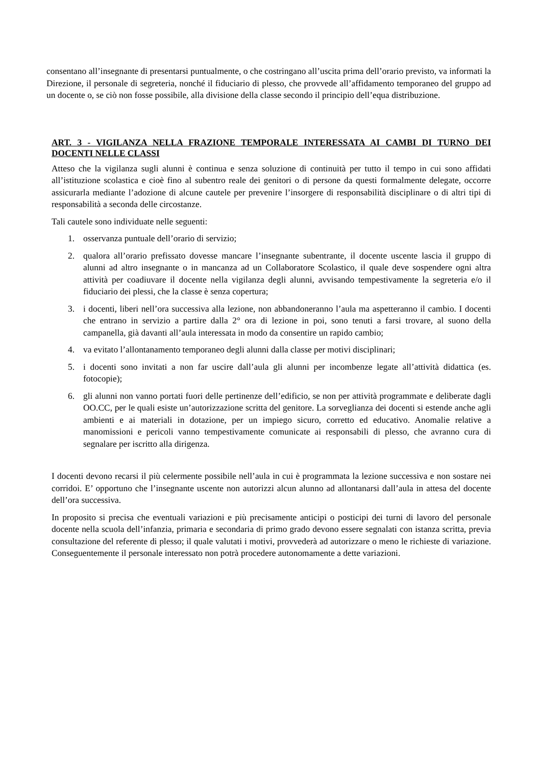consentano all’insegnante di presentarsi puntualmente, o che costringano all’uscita prima dell’orario previsto, va informati la Direzione, il personale di segreteria, nonché il fiduciario di plesso, che provvede all’affidamento temporaneo del gruppo ad un docente o, se ciò non fosse possibile, alla divisione della classe secondo il principio dell’equa distribuzione.
ART. 3 - VIGILANZA NELLA FRAZIONE TEMPORALE INTERESSATA AI CAMBI DI TURNO DEI DOCENTI NELLE CLASSI
Atteso che la vigilanza sugli alunni è continua e senza soluzione di continuità per tutto il tempo in cui sono affidati all’istituzione scolastica e cioè fino al subentro reale dei genitori o di persone da questi formalmente delegate, occorre assicurarla mediante l’adozione di alcune cautele per prevenire l’insorgere di responsabilità disciplinare o di altri tipi di responsabilità a seconda delle circostanze.
Tali cautele sono individuate nelle seguenti:
1. osservanza puntuale dell’orario di servizio;
2. qualora all’orario prefissato dovesse mancare l’insegnante subentrante, il docente uscente lascia il gruppo di alunni ad altro insegnante o in mancanza ad un Collaboratore Scolastico, il quale deve sospendere ogni altra attività per coadiuvare il docente nella vigilanza degli alunni, avvisando tempestivamente la segreteria e/o il fiduciario dei plessi, che la classe è senza copertura;
3. i docenti, liberi nell’ora successiva alla lezione, non abbandoneranno l’aula ma aspetteranno il cambio. I docenti che entrano in servizio a partire dalla 2° ora di lezione in poi, sono tenuti a farsi trovare, al suono della campanella, già davanti all’aula interessata in modo da consentire un rapido cambio;
4. va evitato l’allontanamento temporaneo degli alunni dalla classe per motivi disciplinari;
5. i docenti sono invitati a non far uscire dall’aula gli alunni per incombenze legate all’attività didattica (es. fotocopie);
6. gli alunni non vanno portati fuori delle pertinenze dell’edificio, se non per attività programmate e deliberate dagli OO.CC, per le quali esiste un’autorizzazione scritta del genitore. La sorveglianza dei docenti si estende anche agli ambienti e ai materiali in dotazione, per un impiego sicuro, corretto ed educativo. Anomalie relative a manomissioni e pericoli vanno tempestivamente comunicate ai responsabili di plesso, che avranno cura di segnalare per iscritto alla dirigenza.
I docenti devono recarsi il più celermente possibile nell’aula in cui è programmata la lezione successiva e non sostare nei corridoi. E’ opportuno che l’insegnante uscente non autorizzi alcun alunno ad allontanarsi dall’aula in attesa del docente dell’ora successiva.
In proposito si precisa che eventuali variazioni e più precisamente anticipi o posticipi dei turni di lavoro del personale docente nella scuola dell’infanzia, primaria e secondaria di primo grado devono essere segnalati con istanza scritta, previa consultazione del referente di plesso; il quale valutati i motivi, provvederà ad autorizzare o meno le richieste di variazione. Conseguentemente il personale interessato non potrà procedere autonomamente a dette variazioni.